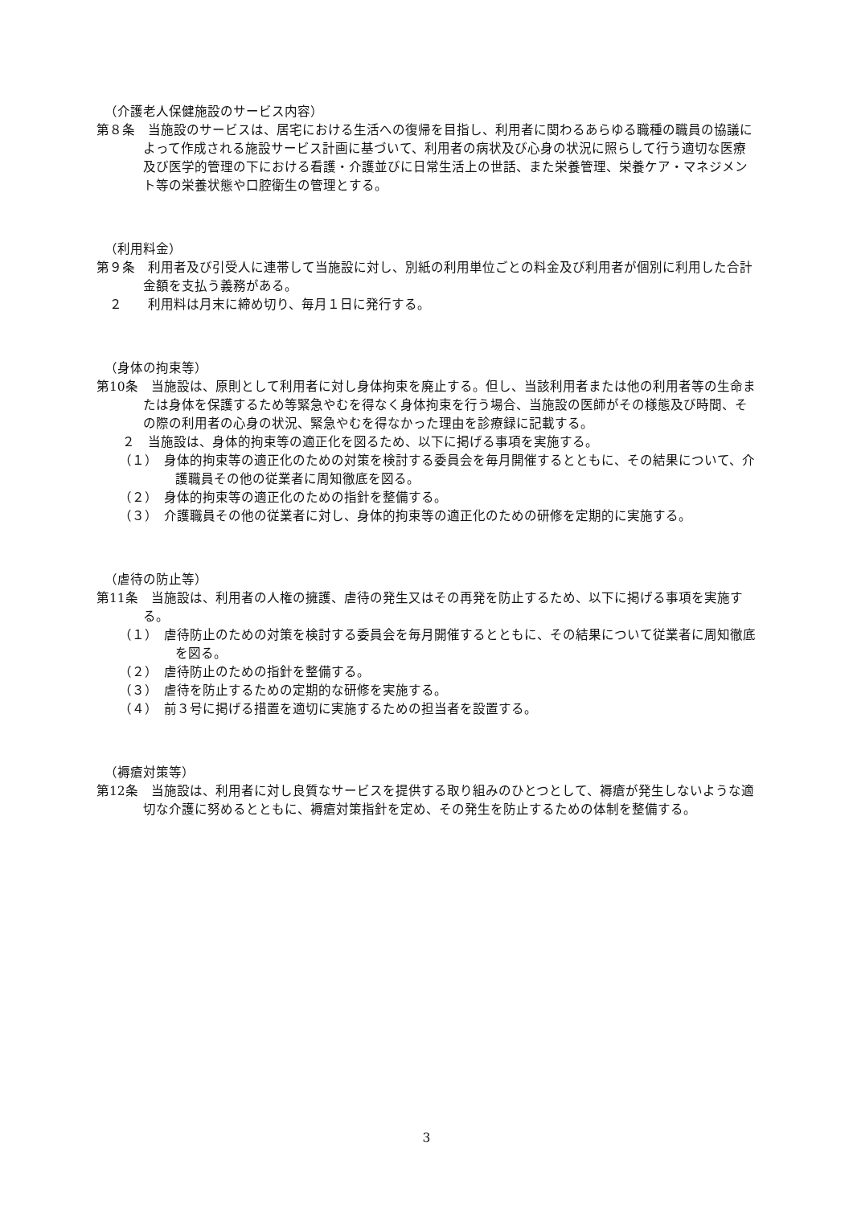（介護老人保健施設のサービス内容）
第８条　当施設のサービスは、居宅における生活への復帰を目指し、利用者に関わるあらゆる職種の職員の協議によって作成される施設サービス計画に基づいて、利用者の病状及び心身の状況に照らして行う適切な医療及び医学的管理の下における看護・介護並びに日常生活上の世話、また栄養管理、栄養ケア・マネジメント等の栄養状態や口腔衛生の管理とする。
（利用料金）
第９条　利用者及び引受人に連帯して当施設に対し、別紙の利用単位ごとの料金及び利用者が個別に利用した合計金額を支払う義務がある。
　２　　利用料は月末に締め切り、毎月１日に発行する。
（身体の拘束等）
第10条　当施設は、原則として利用者に対し身体拘束を廃止する。但し、当該利用者または他の利用者等の生命または身体を保護するため等緊急やむを得なく身体拘束を行う場合、当施設の医師がその様態及び時間、その際の利用者の心身の状況、緊急やむを得なかった理由を診療録に記載する。
　　２　当施設は、身体的拘束等の適正化を図るため、以下に掲げる事項を実施する。
（１）　身体的拘束等の適正化のための対策を検討する委員会を毎月開催するとともに、その結果について、介護職員その他の従業者に周知徹底を図る。
（２）　身体的拘束等の適正化のための指針を整備する。
（３）　介護職員その他の従業者に対し、身体的拘束等の適正化のための研修を定期的に実施する。
（虐待の防止等）
第11条　当施設は、利用者の人権の擁護、虐待の発生又はその再発を防止するため、以下に掲げる事項を実施する。
（１）　虐待防止のための対策を検討する委員会を毎月開催するとともに、その結果について従業者に周知徹底を図る。
（２）　虐待防止のための指針を整備する。
（３）　虐待を防止するための定期的な研修を実施する。
（４）　前３号に掲げる措置を適切に実施するための担当者を設置する。
（褥瘡対策等）
第12条　当施設は、利用者に対し良質なサービスを提供する取り組みのひとつとして、褥瘡が発生しないような適切な介護に努めるとともに、褥瘡対策指針を定め、その発生を防止するための体制を整備する。
3